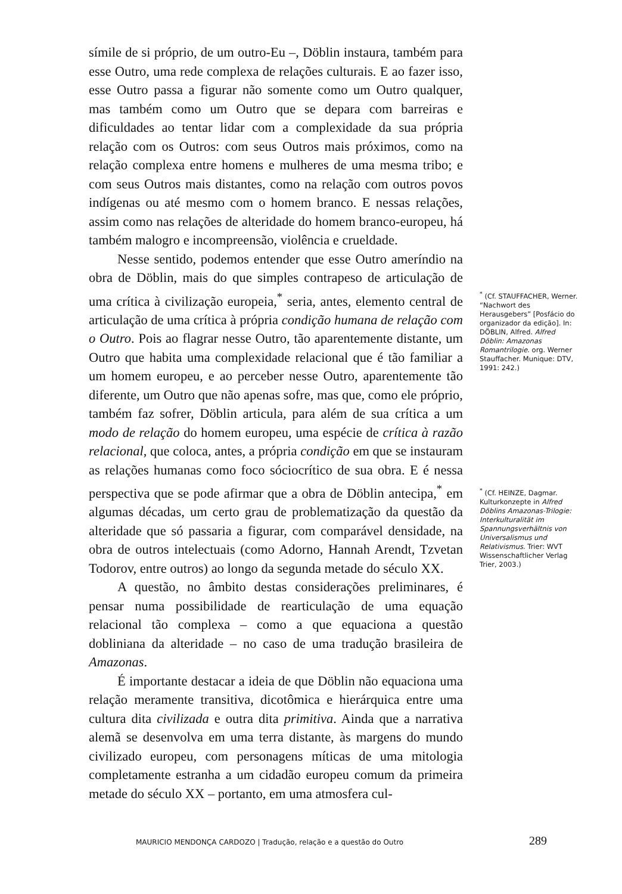símile de si próprio, de um outro-Eu –, Döblin instaura, também para esse Outro, uma rede complexa de relações culturais. E ao fazer isso, esse Outro passa a figurar não somente como um Outro qualquer, mas também como um Outro que se depara com barreiras e dificuldades ao tentar lidar com a complexidade da sua própria relação com os Outros: com seus Outros mais próximos, como na relação complexa entre homens e mulheres de uma mesma tribo; e com seus Outros mais distantes, como na relação com outros povos indígenas ou até mesmo com o homem branco. E nessas relações, assim como nas relações de alteridade do homem branco-europeu, há também malogro e incompreensão, violência e crueldade.
Nesse sentido, podemos entender que esse Outro ameríndio na obra de Döblin, mais do que simples contrapeso de articulação de uma crítica à civilização europeia,<sup>*</sup> seria, antes, elemento central de articulação de uma crítica à própria condição humana de relação com o Outro. Pois ao flagrar nesse Outro, tão aparentemente distante, um Outro que habita uma complexidade relacional que é tão familiar a um homem europeu, e ao perceber nesse Outro, aparentemente tão diferente, um Outro que não apenas sofre, mas que, como ele próprio, também faz sofrer, Döblin articula, para além de sua crítica a um modo de relação do homem europeu, uma espécie de crítica à razão relacional, que coloca, antes, a própria condição em que se instauram as relações humanas como foco sóciocrítico de sua obra. E é nessa perspectiva que se pode afirmar que a obra de Döblin antecipa,<sup>*</sup> em algumas décadas, um certo grau de problematização da questão da alteridade que só passaria a figurar, com comparável densidade, na obra de outros intelectuais (como Adorno, Hannah Arendt, Tzvetan Todorov, entre outros) ao longo da segunda metade do século XX.
A questão, no âmbito destas considerações preliminares, é pensar numa possibilidade de rearticulação de uma equação relacional tão complexa – como a que equaciona a questão dobliniana da alteridade – no caso de uma tradução brasileira de Amazonas.
É importante destacar a ideia de que Döblin não equaciona uma relação meramente transitiva, dicotômica e hierárquica entre uma cultura dita civilizada e outra dita primitiva. Ainda que a narrativa alemã se desenvolva em uma terra distante, às margens do mundo civilizado europeu, com personagens míticas de uma mitologia completamente estranha a um cidadão europeu comum da primeira metade do século XX – portanto, em uma atmosfera cul-
<sup>*</sup> (Cf. STAUFFACHER, Werner. “Nachwort des Herausgebers” [Posfácio do organizador da edição]. In: DÖBLIN, Alfred. Alfred Döblin: Amazonas Romantrilogie. org. Werner Stauffacher. Munique: DTV, 1991: 242.)
<sup>*</sup> (Cf. HEINZE, Dagmar. Kulturkonzepte in Alfred Döblins Amazonas-Trilogie: Interkulturalität im Spannungsverhältnis von Universalismus und Relativismus. Trier: WVT Wissenschaftlicher Verlag Trier, 2003.)
MAURICIO MENDONÇA CARDOZO | Tradução, relação e a questão do Outro 289